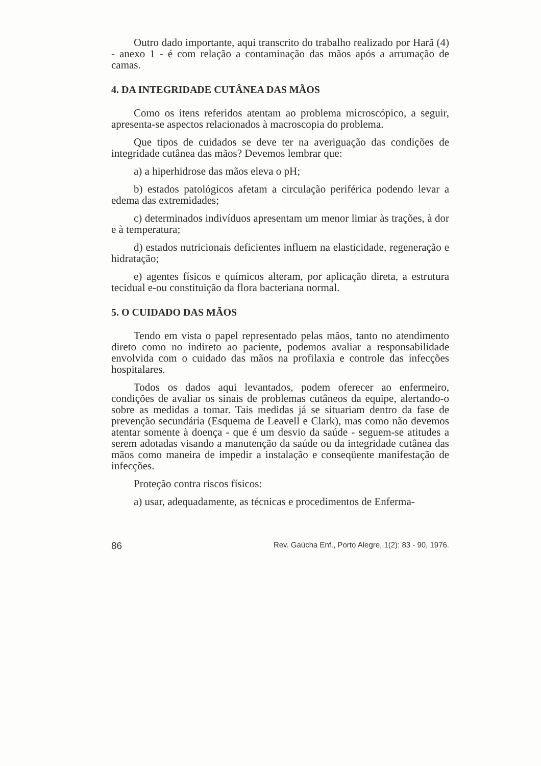Outro dado importante, aqui transcrito do trabalho realizado por Harã (4) - anexo 1 - é com relação a contaminação das mãos após a arrumação de camas.
4. DA INTEGRIDADE CUTÂNEA DAS MÃOS
Como os itens referidos atentam ao problema microscópico, a seguir, apresenta-se aspectos relacionados à macroscopia do problema.
Que tipos de cuidados se deve ter na averiguação das condições de integridade cutânea das mãos? Devemos lembrar que:
a) a hiperhidrose das mãos eleva o pH;
b) estados patológicos afetam a circulação periférica podendo levar a edema das extremidades;
c) determinados indivíduos apresentam um menor limiar às trações, à dor e à temperatura;
d) estados nutricionais deficientes influem na elasticidade, regeneração e hidratação;
e) agentes físicos e químicos alteram, por aplicação direta, a estrutura tecidual e-ou constituição da flora bacteriana normal.
5. O CUIDADO DAS MÃOS
Tendo em vista o papel representado pelas mãos, tanto no atendimento direto como no indireto ao paciente, podemos avaliar a responsabilidade envolvida com o cuidado das mãos na profilaxia e controle das infecções hospitalares.
Todos os dados aqui levantados, podem oferecer ao enfermeiro, condições de avaliar os sinais de problemas cutâneos da equipe, alertando-o sobre as medidas a tomar. Tais medidas já se situariam dentro da fase de prevenção secundária (Esquema de Leavell e Clark), mas como não devemos atentar somente à doença - que é um desvio da saúde - seguem-se atitudes a serem adotadas visando a manutenção da saúde ou da integridade cutânea das mãos como maneira de impedir a instalação e conseqüente manifestação de infecções.
Proteção contra riscos físicos:
a) usar, adequadamente, as técnicas e procedimentos de Enferma-
86 Rev. Gaúcha Enf., Porto Alegre, 1(2): 83 - 90, 1976.